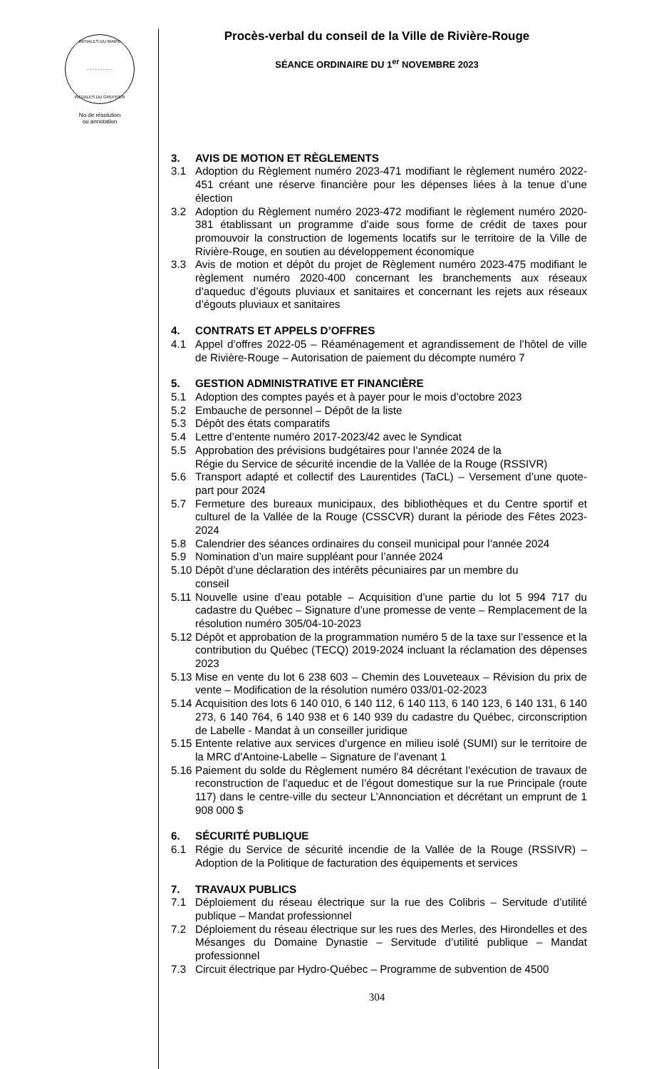INITIALES DU MAIRE
- - - - - - - - - -
INITIALES DU GREFFIER
No de résolution
ou annotation
Procès-verbal du conseil de la Ville de Rivière-Rouge
SÉANCE ORDINAIRE DU 1<sup>er</sup> NOVEMBRE 2023
3. AVIS DE MOTION ET RÈGLEMENTS
3.1 Adoption du Règlement numéro 2023-471 modifiant le règlement numéro 2022-451 créant une réserve financière pour les dépenses liées à la tenue d’une élection
3.2 Adoption du Règlement numéro 2023-472 modifiant le règlement numéro 2020-381 établissant un programme d’aide sous forme de crédit de taxes pour promouvoir la construction de logements locatifs sur le territoire de la Ville de Rivière-Rouge, en soutien au développement économique
3.3 Avis de motion et dépôt du projet de Règlement numéro 2023-475 modifiant le règlement numéro 2020-400 concernant les branchements aux réseaux d’aqueduc d’égouts pluviaux et sanitaires et concernant les rejets aux réseaux d’égouts pluviaux et sanitaires
4. CONTRATS ET APPELS D’OFFRES
4.1 Appel d’offres 2022-05 – Réaménagement et agrandissement de l’hôtel de ville de Rivière-Rouge – Autorisation de paiement du décompte numéro 7
5. GESTION ADMINISTRATIVE ET FINANCIÈRE
5.1 Adoption des comptes payés et à payer pour le mois d’octobre 2023
5.2 Embauche de personnel – Dépôt de la liste
5.3 Dépôt des états comparatifs
5.4 Lettre d’entente numéro 2017-2023/42 avec le Syndicat
5.5 Approbation des prévisions budgétaires pour l’année 2024 de la
Régie du Service de sécurité incendie de la Vallée de la Rouge (RSSIVR)
5.6 Transport adapté et collectif des Laurentides (TaCL) – Versement d’une quote-part pour 2024
5.7 Fermeture des bureaux municipaux, des bibliothèques et du Centre sportif et culturel de la Vallée de la Rouge (CSSCVR) durant la période des Fêtes 2023-2024
5.8 Calendrier des séances ordinaires du conseil municipal pour l’année 2024
5.9 Nomination d’un maire suppléant pour l’année 2024
5.10 Dépôt d’une déclaration des intérêts pécuniaires par un membre du
conseil
5.11 Nouvelle usine d’eau potable – Acquisition d’une partie du lot 5 994 717 du cadastre du Québec – Signature d’une promesse de vente – Remplacement de la résolution numéro 305/04-10-2023
5.12 Dépôt et approbation de la programmation numéro 5 de la taxe sur l’essence et la contribution du Québec (TECQ) 2019-2024 incluant la réclamation des dépenses 2023
5.13 Mise en vente du lot 6 238 603 – Chemin des Louveteaux – Révision du prix de vente – Modification de la résolution numéro 033/01-02-2023
5.14 Acquisition des lots 6 140 010, 6 140 112, 6 140 113, 6 140 123, 6 140 131, 6 140 273, 6 140 764, 6 140 938 et 6 140 939 du cadastre du Québec, circonscription de Labelle - Mandat à un conseiller juridique
5.15 Entente relative aux services d'urgence en milieu isolé (SUMI) sur le territoire de la MRC d'Antoine-Labelle – Signature de l’avenant 1
5.16 Paiement du solde du Règlement numéro 84 décrétant l’exécution de travaux de reconstruction de l’aqueduc et de l’égout domestique sur la rue Principale (route 117) dans le centre-ville du secteur L’Annonciation et décrétant un emprunt de 1 908 000 $
6. SÉCURITÉ PUBLIQUE
6.1 Régie du Service de sécurité incendie de la Vallée de la Rouge (RSSIVR) – Adoption de la Politique de facturation des équipements et services
7. TRAVAUX PUBLICS
7.1 Déploiement du réseau électrique sur la rue des Colibris – Servitude d’utilité publique – Mandat professionnel
7.2 Déploiement du réseau électrique sur les rues des Merles, des Hirondelles et des Mésanges du Domaine Dynastie – Servitude d’utilité publique – Mandat professionnel
7.3 Circuit électrique par Hydro-Québec – Programme de subvention de 4500
304